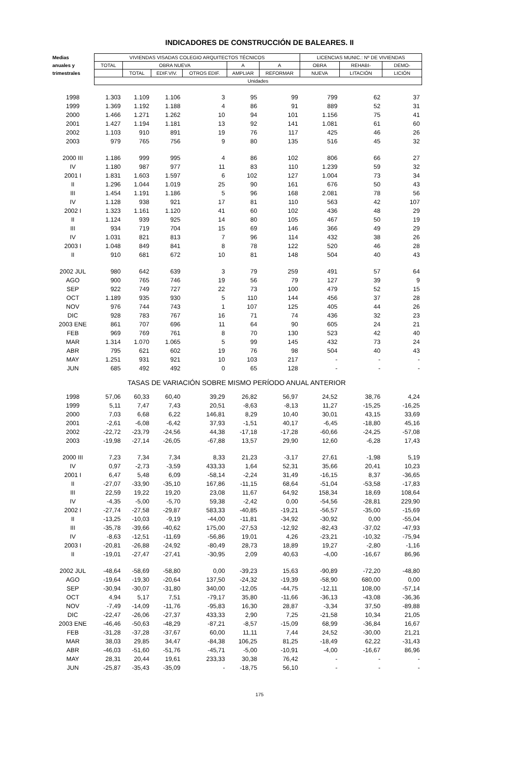INDICADORES DE CONSTRUCCIÓN DE BALEARES. II
| Medias | VIVIENDAS VISADAS COLEGIO ARQUITECTOS TÉCNICOS | | | | | | LICENCIAS MUNIC.: Nº DE VIVIENDAS | | |
| --- | --- | --- | --- | --- | --- | --- | --- | --- | --- |
| anuales y | TOTAL | OBRA NUEVA | | | A | A | OBRA | REHABI- | DEMO- |
| trimestrales | | TOTAL | EDIF.VIV. | OTROS EDIF. | AMPLIAR | REFORMAR | NUEVA | LITACIÓN | LICIÓN |
| | Unidades | | | | | | | | |
| 1998 | 1.303 | 1.109 | 1.106 | 3 | 95 | 99 | 799 | 62 | 37 |
| 1999 | 1.369 | 1.192 | 1.188 | 4 | 86 | 91 | 889 | 52 | 31 |
| 2000 | 1.466 | 1.271 | 1.262 | 10 | 94 | 101 | 1.156 | 75 | 41 |
| 2001 | 1.427 | 1.194 | 1.181 | 13 | 92 | 141 | 1.081 | 61 | 60 |
| 2002 | 1.103 | 910 | 891 | 19 | 76 | 117 | 425 | 46 | 26 |
| 2003 | 979 | 765 | 756 | 9 | 80 | 135 | 516 | 45 | 32 |
| 2000 III | 1.186 | 999 | 995 | 4 | 86 | 102 | 806 | 66 | 27 |
| IV | 1.180 | 987 | 977 | 11 | 83 | 110 | 1.239 | 59 | 32 |
| 2001 I | 1.831 | 1.603 | 1.597 | 6 | 102 | 127 | 1.004 | 73 | 34 |
| II | 1.296 | 1.044 | 1.019 | 25 | 90 | 161 | 676 | 50 | 43 |
| III | 1.454 | 1.191 | 1.186 | 5 | 96 | 168 | 2.081 | 78 | 56 |
| IV | 1.128 | 938 | 921 | 17 | 81 | 110 | 563 | 42 | 107 |
| 2002 I | 1.323 | 1.161 | 1.120 | 41 | 60 | 102 | 436 | 48 | 29 |
| II | 1.124 | 939 | 925 | 14 | 80 | 105 | 467 | 50 | 19 |
| III | 934 | 719 | 704 | 15 | 69 | 146 | 366 | 49 | 29 |
| IV | 1.031 | 821 | 813 | 7 | 96 | 114 | 432 | 38 | 26 |
| 2003 I | 1.048 | 849 | 841 | 8 | 78 | 122 | 520 | 46 | 28 |
| II | 910 | 681 | 672 | 10 | 81 | 148 | 504 | 40 | 43 |
| 2002 JUL | 980 | 642 | 639 | 3 | 79 | 259 | 491 | 57 | 64 |
| AGO | 900 | 765 | 746 | 19 | 56 | 79 | 127 | 39 | 9 |
| SEP | 922 | 749 | 727 | 22 | 73 | 100 | 479 | 52 | 15 |
| OCT | 1.189 | 935 | 930 | 5 | 110 | 144 | 456 | 37 | 28 |
| NOV | 976 | 744 | 743 | 1 | 107 | 125 | 405 | 44 | 26 |
| DIC | 928 | 783 | 767 | 16 | 71 | 74 | 436 | 32 | 23 |
| 2003 ENE | 861 | 707 | 696 | 11 | 64 | 90 | 605 | 24 | 21 |
| FEB | 969 | 769 | 761 | 8 | 70 | 130 | 523 | 42 | 40 |
| MAR | 1.314 | 1.070 | 1.065 | 5 | 99 | 145 | 432 | 73 | 24 |
| ABR | 795 | 621 | 602 | 19 | 76 | 98 | 504 | 40 | 43 |
| MAY | 1.251 | 931 | 921 | 10 | 103 | 217 | - | - | - |
| JUN | 685 | 492 | 492 | 0 | 65 | 128 | - | - | - |
| TASAS DE VARIACIÓN SOBRE MISMO PERÍODO ANUAL ANTERIOR | | | | | | | | | |
| 1998 | 57,06 | 60,33 | 60,40 | 39,29 | 26,82 | 56,97 | 24,52 | 38,76 | 4,24 |
| 1999 | 5,11 | 7,47 | 7,43 | 20,51 | -8,63 | -8,13 | 11,27 | -15,25 | -16,25 |
| 2000 | 7,03 | 6,68 | 6,22 | 146,81 | 8,29 | 10,40 | 30,01 | 43,15 | 33,69 |
| 2001 | -2,61 | -6,08 | -6,42 | 37,93 | -1,51 | 40,17 | -6,45 | -18,80 | 45,16 |
| 2002 | -22,72 | -23,79 | -24,56 | 44,38 | -17,18 | -17,28 | -60,66 | -24,25 | -57,08 |
| 2003 | -19,98 | -27,14 | -26,05 | -67,88 | 13,57 | 29,90 | 12,60 | -6,28 | 17,43 |
| 2000 III | 7,23 | 7,34 | 7,34 | 8,33 | 21,23 | -3,17 | 27,61 | -1,98 | 5,19 |
| IV | 0,97 | -2,73 | -3,59 | 433,33 | 1,64 | 52,31 | 35,66 | 20,41 | 10,23 |
| 2001 I | 6,47 | 5,48 | 6,09 | -58,14 | -2,24 | 31,49 | -16,15 | 8,37 | -36,65 |
| II | -27,07 | -33,90 | -35,10 | 167,86 | -11,15 | 68,64 | -51,04 | -53,58 | -17,83 |
| III | 22,59 | 19,22 | 19,20 | 23,08 | 11,67 | 64,92 | 158,34 | 18,69 | 108,64 |
| IV | -4,35 | -5,00 | -5,70 | 59,38 | -2,42 | 0,00 | -54,56 | -28,81 | 229,90 |
| 2002 I | -27,74 | -27,58 | -29,87 | 583,33 | -40,85 | -19,21 | -56,57 | -35,00 | -15,69 |
| II | -13,25 | -10,03 | -9,19 | -44,00 | -11,81 | -34,92 | -30,92 | 0,00 | -55,04 |
| III | -35,78 | -39,66 | -40,62 | 175,00 | -27,53 | -12,92 | -82,43 | -37,02 | -47,93 |
| IV | -8,63 | -12,51 | -11,69 | -56,86 | 19,01 | 4,26 | -23,21 | -10,32 | -75,94 |
| 2003 I | -20,81 | -26,88 | -24,92 | -80,49 | 28,73 | 18,89 | 19,27 | -2,80 | -1,16 |
| II | -19,01 | -27,47 | -27,41 | -30,95 | 2,09 | 40,63 | -4,00 | -16,67 | 86,96 |
| 2002 JUL | -48,64 | -58,69 | -58,80 | 0,00 | -39,23 | 15,63 | -90,89 | -72,20 | -48,80 |
| AGO | -19,64 | -19,30 | -20,64 | 137,50 | -24,32 | -19,39 | -58,90 | 680,00 | 0,00 |
| SEP | -30,94 | -30,07 | -31,80 | 340,00 | -12,05 | -44,75 | -12,11 | 108,00 | -57,14 |
| OCT | 4,94 | 5,17 | 7,51 | -79,17 | 35,80 | -11,66 | -36,13 | -43,08 | -36,36 |
| NOV | -7,49 | -14,09 | -11,76 | -95,83 | 16,30 | 28,87 | -3,34 | 37,50 | -89,88 |
| DIC | -22,47 | -26,06 | -27,37 | 433,33 | 2,90 | 7,25 | -21,58 | 10,34 | 21,05 |
| 2003 ENE | -46,46 | -50,63 | -48,29 | -87,21 | -8,57 | -15,09 | 68,99 | -36,84 | 16,67 |
| FEB | -31,28 | -37,28 | -37,67 | 60,00 | 11,11 | 7,44 | 24,52 | -30,00 | 21,21 |
| MAR | 38,03 | 29,85 | 34,47 | -84,38 | 106,25 | 81,25 | -18,49 | 62,22 | -31,43 |
| ABR | -46,03 | -51,60 | -51,76 | -45,71 | -5,00 | -10,91 | -4,00 | -16,67 | 86,96 |
| MAY | 28,31 | 20,44 | 19,61 | 233,33 | 30,38 | 76,42 | - | - | - |
| JUN | -25,87 | -35,43 | -35,09 | - | -18,75 | 56,10 | - | - | - |
175